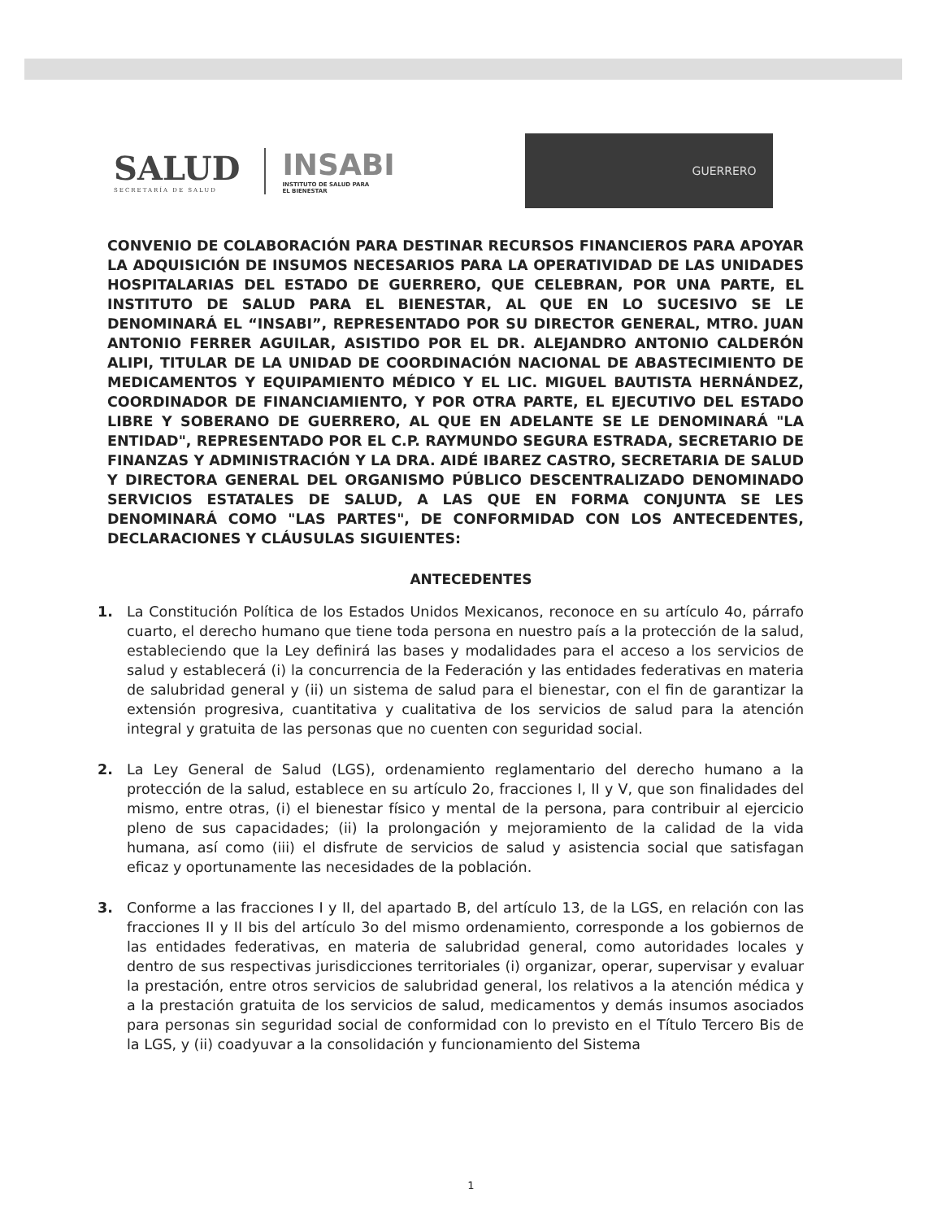SALUD
SECRETARÍA DE SALUD
INSABI
INSTITUTO DE SALUD PARA
EL BIENESTAR
GUERRERO
CONVENIO DE COLABORACIÓN PARA DESTINAR RECURSOS FINANCIEROS PARA APOYAR LA ADQUISICIÓN DE INSUMOS NECESARIOS PARA LA OPERATIVIDAD DE LAS UNIDADES HOSPITALARIAS DEL ESTADO DE GUERRERO, QUE CELEBRAN, POR UNA PARTE, EL INSTITUTO DE SALUD PARA EL BIENESTAR, AL QUE EN LO SUCESIVO SE LE DENOMINARÁ EL “INSABI”, REPRESENTADO POR SU DIRECTOR GENERAL, MTRO. JUAN ANTONIO FERRER AGUILAR, ASISTIDO POR EL DR. ALEJANDRO ANTONIO CALDERÓN ALIPI, TITULAR DE LA UNIDAD DE COORDINACIÓN NACIONAL DE ABASTECIMIENTO DE MEDICAMENTOS Y EQUIPAMIENTO MÉDICO Y EL LIC. MIGUEL BAUTISTA HERNÁNDEZ, COORDINADOR DE FINANCIAMIENTO, Y POR OTRA PARTE, EL EJECUTIVO DEL ESTADO LIBRE Y SOBERANO DE GUERRERO, AL QUE EN ADELANTE SE LE DENOMINARÁ "LA ENTIDAD", REPRESENTADO POR EL C.P. RAYMUNDO SEGURA ESTRADA, SECRETARIO DE FINANZAS Y ADMINISTRACIÓN Y LA DRA. AIDÉ IBAREZ CASTRO, SECRETARIA DE SALUD Y DIRECTORA GENERAL DEL ORGANISMO PÚBLICO DESCENTRALIZADO DENOMINADO SERVICIOS ESTATALES DE SALUD, A LAS QUE EN FORMA CONJUNTA SE LES DENOMINARÁ COMO "LAS PARTES", DE CONFORMIDAD CON LOS ANTECEDENTES, DECLARACIONES Y CLÁUSULAS SIGUIENTES:
ANTECEDENTES
1. La Constitución Política de los Estados Unidos Mexicanos, reconoce en su artículo 4o, párrafo cuarto, el derecho humano que tiene toda persona en nuestro país a la protección de la salud, estableciendo que la Ley definirá las bases y modalidades para el acceso a los servicios de salud y establecerá (i) la concurrencia de la Federación y las entidades federativas en materia de salubridad general y (ii) un sistema de salud para el bienestar, con el fin de garantizar la extensión progresiva, cuantitativa y cualitativa de los servicios de salud para la atención integral y gratuita de las personas que no cuenten con seguridad social.
2. La Ley General de Salud (LGS), ordenamiento reglamentario del derecho humano a la protección de la salud, establece en su artículo 2o, fracciones I, II y V, que son finalidades del mismo, entre otras, (i) el bienestar físico y mental de la persona, para contribuir al ejercicio pleno de sus capacidades; (ii) la prolongación y mejoramiento de la calidad de la vida humana, así como (iii) el disfrute de servicios de salud y asistencia social que satisfagan eficaz y oportunamente las necesidades de la población.
3. Conforme a las fracciones I y II, del apartado B, del artículo 13, de la LGS, en relación con las fracciones II y II bis del artículo 3o del mismo ordenamiento, corresponde a los gobiernos de las entidades federativas, en materia de salubridad general, como autoridades locales y dentro de sus respectivas jurisdicciones territoriales (i) organizar, operar, supervisar y evaluar la prestación, entre otros servicios de salubridad general, los relativos a la atención médica y a la prestación gratuita de los servicios de salud, medicamentos y demás insumos asociados para personas sin seguridad social de conformidad con lo previsto en el Título Tercero Bis de la LGS, y (ii) coadyuvar a la consolidación y funcionamiento del Sistema
1